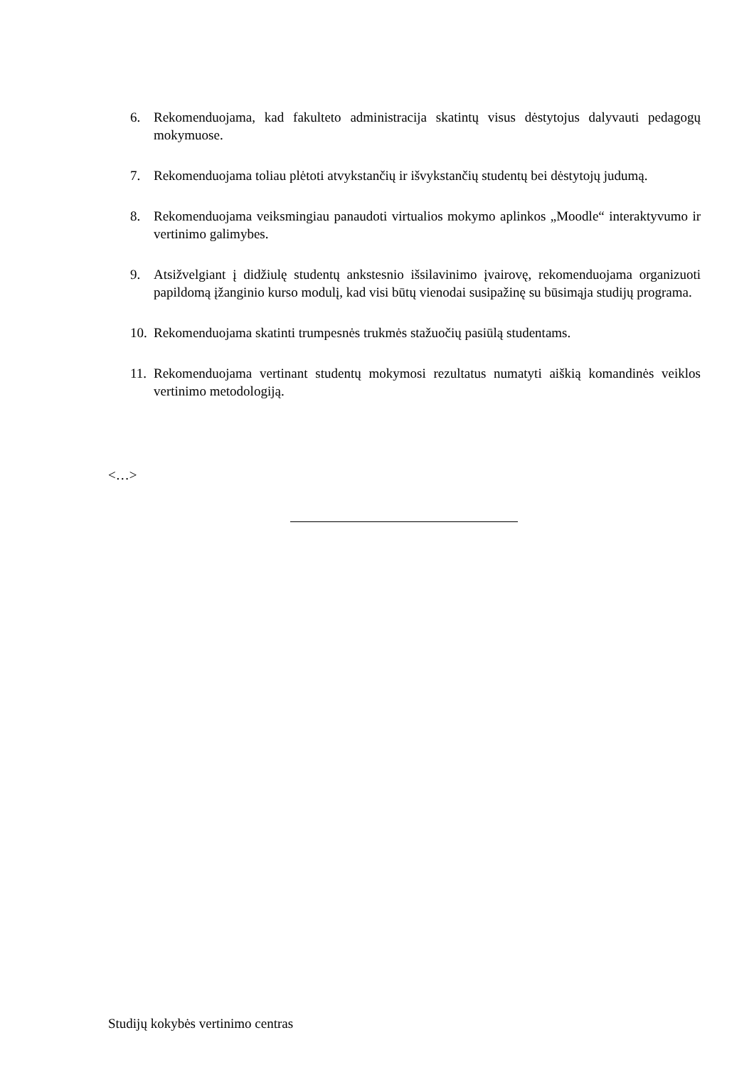6. Rekomenduojama, kad fakulteto administracija skatintų visus dėstytojus dalyvauti pedagogų mokymuose.
7. Rekomenduojama toliau plėtoti atvykstančių ir išvykstančių studentų bei dėstytojų judumą.
8. Rekomenduojama veiksmingiau panaudoti virtualios mokymo aplinkos „Moodle“ interaktyvumo ir vertinimo galimybes.
9. Atsižvelgiant į didžiulę studentų ankstesnio išsilavinimo įvairovę, rekomenduojama organizuoti papildomą įžanginio kurso modulį, kad visi būtų vienodai susipažinę su būsimąja studijų programa.
10.
Rekomenduojama skatinti trumpesnės trukmės stažuočių pasiūlą studentams.
11.
Rekomenduojama vertinant studentų mokymosi rezultatus numatyti aiškią komandinės veiklos vertinimo metodologiją.
<…>
Studijų kokybės vertinimo centras